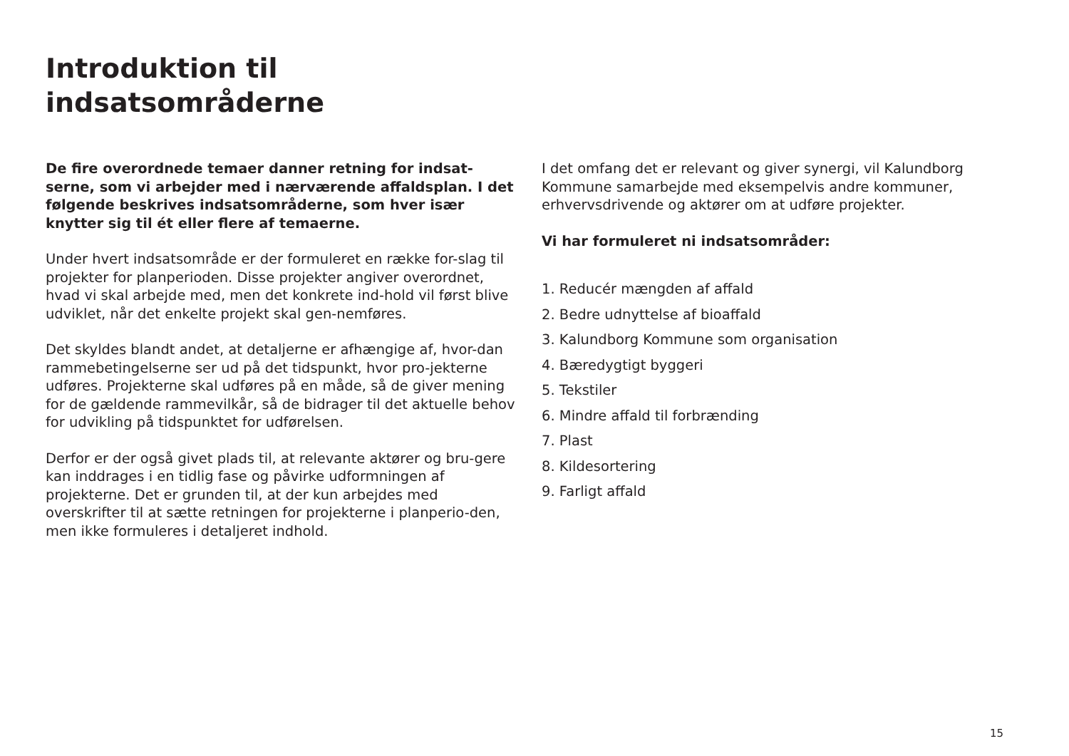Introduktion til
indsatsområderne
De fire overordnede temaer danner retning for indsat-serne, som vi arbejder med i nærværende affaldsplan. I det følgende beskrives indsatsområderne, som hver især knytter sig til ét eller flere af temaerne.
Under hvert indsatsområde er der formuleret en række for-slag til projekter for planperioden. Disse projekter angiver overordnet, hvad vi skal arbejde med, men det konkrete ind-hold vil først blive udviklet, når det enkelte projekt skal gen-nemføres.
Det skyldes blandt andet, at detaljerne er afhængige af, hvor-dan rammebetingelserne ser ud på det tidspunkt, hvor pro-jekterne udføres. Projekterne skal udføres på en måde, så de giver mening for de gældende rammevilkår, så de bidrager til det aktuelle behov for udvikling på tidspunktet for udførelsen.
Derfor er der også givet plads til, at relevante aktører og bru-gere kan inddrages i en tidlig fase og påvirke udformningen af projekterne. Det er grunden til, at der kun arbejdes med overskrifter til at sætte retningen for projekterne i planperio-den, men ikke formuleres i detaljeret indhold.
I det omfang det er relevant og giver synergi, vil Kalundborg Kommune samarbejde med eksempelvis andre kommuner, erhvervsdrivende og aktører om at udføre projekter.
Vi har formuleret ni indsatsområder:
1. Reducér mængden af affald
2. Bedre udnyttelse af bioaffald
3. Kalundborg Kommune som organisation
4. Bæredygtigt byggeri
5. Tekstiler
6. Mindre affald til forbrænding
7. Plast
8. Kildesortering
9. Farligt affald
15